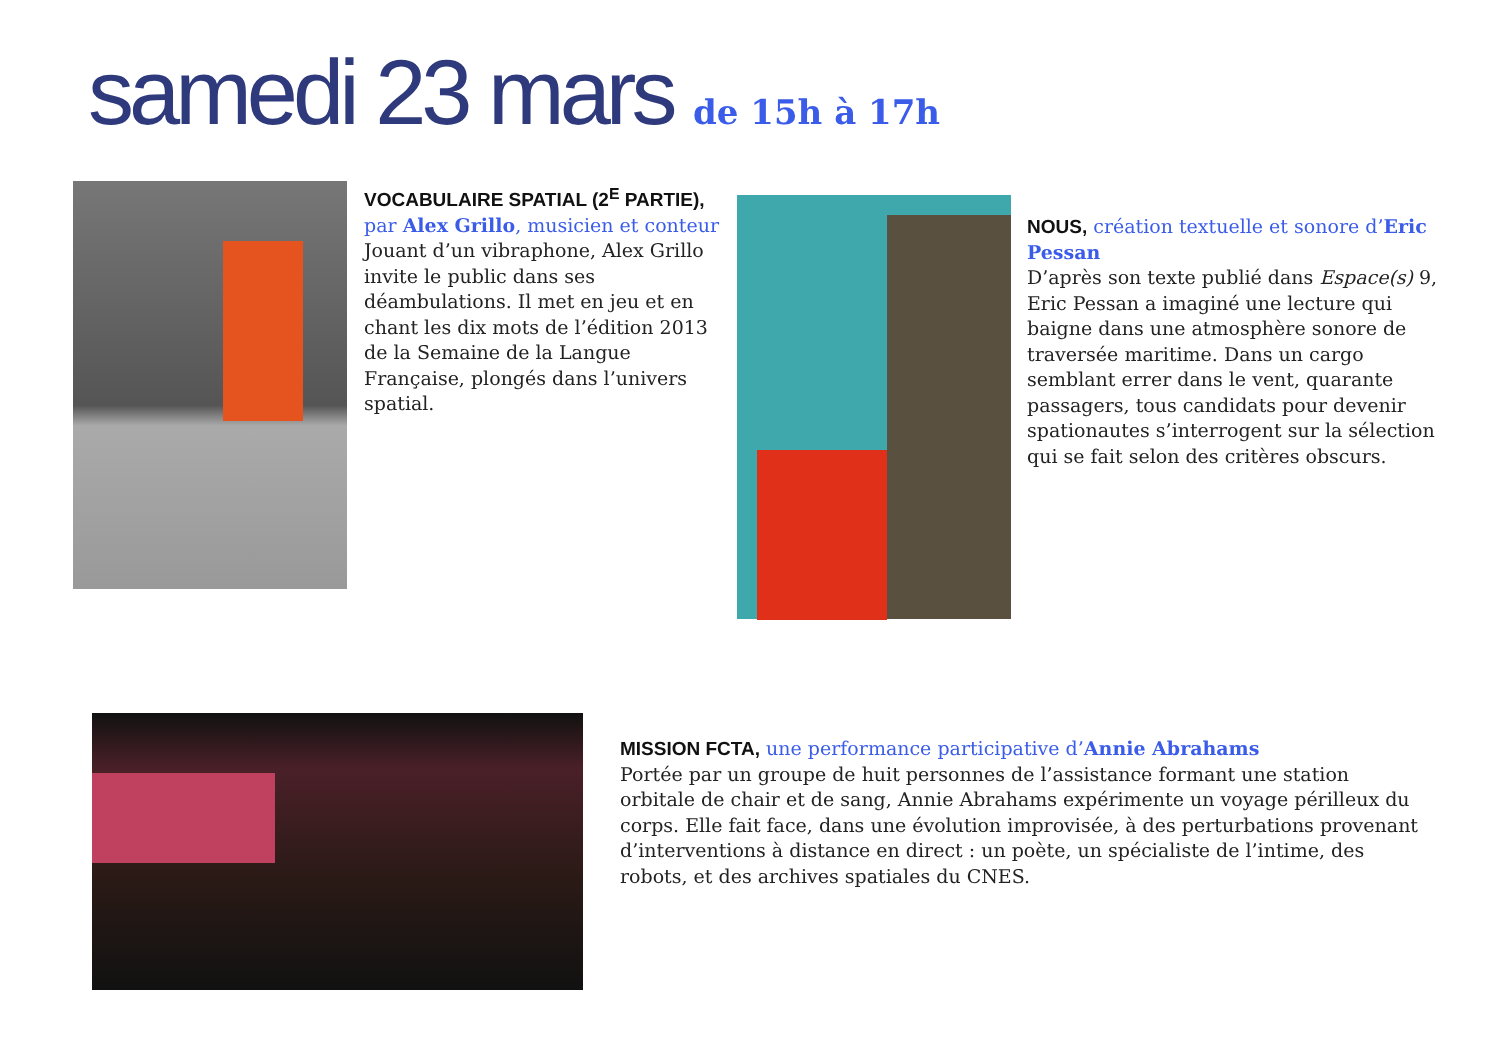samedi 23 mars de 15h à 17h
VOCABULAIRE SPATIAL (2<sup>E</sup> PARTIE), par Alex Grillo, musicien et conteur
Jouant d’un vibraphone, Alex Grillo invite le public dans ses déambulations. Il met en jeu et en chant les dix mots de l’édition 2013 de la Semaine de la Langue Française, plongés dans l’univers spatial.
NOUS, création textuelle et sonore d’Eric Pessan
D’après son texte publié dans Espace(s) 9, Eric Pessan a imaginé une lecture qui baigne dans une atmosphère sonore de traversée maritime. Dans un cargo semblant errer dans le vent, quarante passagers, tous candidats pour devenir spationautes s’interrogent sur la sélection qui se fait selon des critères obscurs.
MISSION FCTA, une performance participative d’Annie Abrahams
Portée par un groupe de huit personnes de l’assistance formant une station orbitale de chair et de sang, Annie Abrahams expérimente un voyage périlleux du corps. Elle fait face, dans une évolution improvisée, à des perturbations provenant d’interventions à distance en direct : un poète, un spécialiste de l’intime, des robots, et des archives spatiales du CNES.